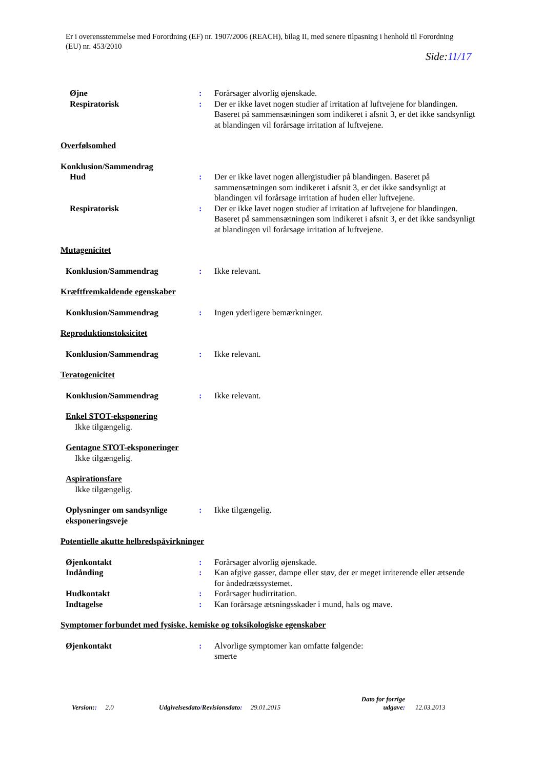Er i overensstemmelse med Forordning (EF) nr. 1907/2006 (REACH), bilag II, med senere tilpasning i henhold til Forordning (EU) nr. 453/2010
Side:11/17
Øjne : Forårsager alvorlig øjenskade.
Respiratorisk : Der er ikke lavet nogen studier af irritation af luftvejene for blandingen. Baseret på sammensætningen som indikeret i afsnit 3, er det ikke sandsynligt at blandingen vil forårsage irritation af luftvejene.
Overfølsomhed
Konklusion/Sammendrag
Hud : Der er ikke lavet nogen allergistudier på blandingen. Baseret på sammensætningen som indikeret i afsnit 3, er det ikke sandsynligt at blandingen vil forårsage irritation af huden eller luftvejene.
Respiratorisk : Der er ikke lavet nogen studier af irritation af luftvejene for blandingen. Baseret på sammensætningen som indikeret i afsnit 3, er det ikke sandsynligt at blandingen vil forårsage irritation af luftvejene.
Mutagenicitet
Konklusion/Sammendrag : Ikke relevant.
Kræftfremkaldende egenskaber
Konklusion/Sammendrag : Ingen yderligere bemærkninger.
Reproduktionstoksicitet
Konklusion/Sammendrag : Ikke relevant.
Teratogenicitet
Konklusion/Sammendrag : Ikke relevant.
Enkel STOT-eksponering
Ikke tilgængelig.
Gentagne STOT-eksponeringer
Ikke tilgængelig.
Aspirationsfare
Ikke tilgængelig.
Oplysninger om sandsynlige eksponeringsveje
: Ikke tilgængelig.
Potentielle akutte helbredspåvirkninger
Øjenkontakt : Forårsager alvorlig øjenskade.
Indånding : Kan afgive gasser, dampe eller støv, der er meget irriterende eller ætsende for åndedrætssystemet.
Hudkontakt : Forårsager hudirritation.
Indtagelse : Kan forårsage ætsningsskader i mund, hals og mave.
Symptomer forbundet med fysiske, kemiske og toksikologiske egenskaber
Øjenkontakt : Alvorlige symptomer kan omfatte følgende:
smerte
Version:: 2.0
Udgivelsesdato/Revisionsdato: 29.01.2015
Dato for forrige udgave:
12.03.2013